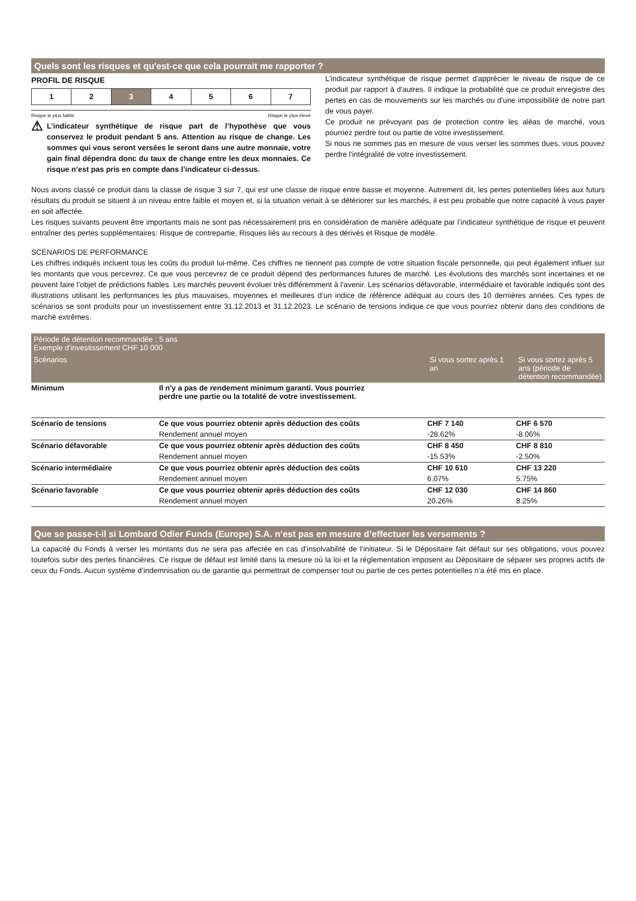Quels sont les risques et qu'est-ce que cela pourrait me rapporter ?
PROFIL DE RISQUE
1 2 3 4 5 6 7
Risque le plus faible Risque le plus élevé
⚠
L’indicateur synthétique de risque part de l’hypothèse que vous conservez le produit pendant 5 ans. Attention au risque de change. Les sommes qui vous seront versées le seront dans une autre monnaie, votre gain final dépendra donc du taux de change entre les deux monnaies. Ce risque n’est pas pris en compte dans l’indicateur ci-dessus.
L'indicateur synthétique de risque permet d'apprécier le niveau de risque de ce produit par rapport à d'autres. Il indique la probabilité que ce produit enregistre des pertes en cas de mouvements sur les marchés ou d'une impossibilité de notre part de vous payer.
Ce produit ne prévoyant pas de protection contre les aléas de marché, vous pourriez perdre tout ou partie de votre investissement.
Si nous ne sommes pas en mesure de vous verser les sommes dues, vous pouvez perdre l'intégralité de votre investissement.
Nous avons classé ce produit dans la classe de risque 3 sur 7, qui est une classe de risque entre basse et moyenne. Autrement dit, les pertes potentielles liées aux futurs résultats du produit se situent à un niveau entre faible et moyen et, si la situation venait à se détériorer sur les marchés, il est peu probable que notre capacité à vous payer en soit affectée.
Les risques suivants peuvent être importants mais ne sont pas nécessairement pris en considération de manière adéquate par l’indicateur synthétique de risque et peuvent entraîner des pertes supplémentaires: Risque de contrepartie, Risques liés au recours à des dérivés et Risque de modèle.
SCÉNARIOS DE PERFORMANCE
Les chiffres indiqués incluent tous les coûts du produit lui-même. Ces chiffres ne tiennent pas compte de votre situation fiscale personnelle, qui peut également influer sur les montants que vous percevrez. Ce que vous percevrez de ce produit dépend des performances futures de marché. Les évolutions des marchés sont incertaines et ne peuvent faire l’objet de prédictions fiables. Les marchés peuvent évoluer très différemment à l’avenir. Les scénarios défavorable, intermédiaire et favorable indiqués sont des illustrations utilisant les performances les plus mauvaises, moyennes et meilleures d’un indice de référence adéquat au cours des 10 dernières années. Ces types de scénarios se sont produits pour un investissement entre 31.12.2013 et 31.12.2023. Le scénario de tensions indique ce que vous pourriez obtenir dans des conditions de marché extrêmes.
| Période de détention recommandée : 5 ans Exemple d'investissement CHF 10 000 | | | |
| --- | --- | --- | --- |
| Scénarios | | Si vous sortez après 1 an | Si vous sortez après 5 ans (période de détention recommandée) |
| Minimum | Il n'y a pas de rendement minimum garanti. Vous pourriez perdre une partie ou la totalité de votre investissement. | | |
| Scénario de tensions | Ce que vous pourriez obtenir après déduction des coûts | CHF 7 140 | CHF 6 570 |
| | Rendement annuel moyen | -28.62% | -8.06% |
| Scénario défavorable | Ce que vous pourriez obtenir après déduction des coûts | CHF 8 450 | CHF 8 810 |
| | Rendement annuel moyen | -15.53% | -2.50% |
| Scénario intermédiaire | Ce que vous pourriez obtenir après déduction des coûts | CHF 10 610 | CHF 13 220 |
| | Rendement annuel moyen | 6.07% | 5.75% |
| Scénario favorable | Ce que vous pourriez obtenir après déduction des coûts | CHF 12 030 | CHF 14 860 |
| | Rendement annuel moyen | 20.26% | 8.25% |
Que se passe-t-il si Lombard Odier Funds (Europe) S.A. n’est pas en mesure d’effectuer les versements ?
La capacité du Fonds à verser les montants dus ne sera pas affectée en cas d’insolvabilité de l’initiateur. Si le Dépositaire fait défaut sur ses obligations, vous pouvez toutefois subir des pertes financières. Ce risque de défaut est limité dans la mesure où la loi et la réglementation imposent au Dépositaire de séparer ses propres actifs de ceux du Fonds. Aucun système d’indemnisation ou de garantie qui permettrait de compenser tout ou partie de ces pertes potentielles n’a été mis en place.